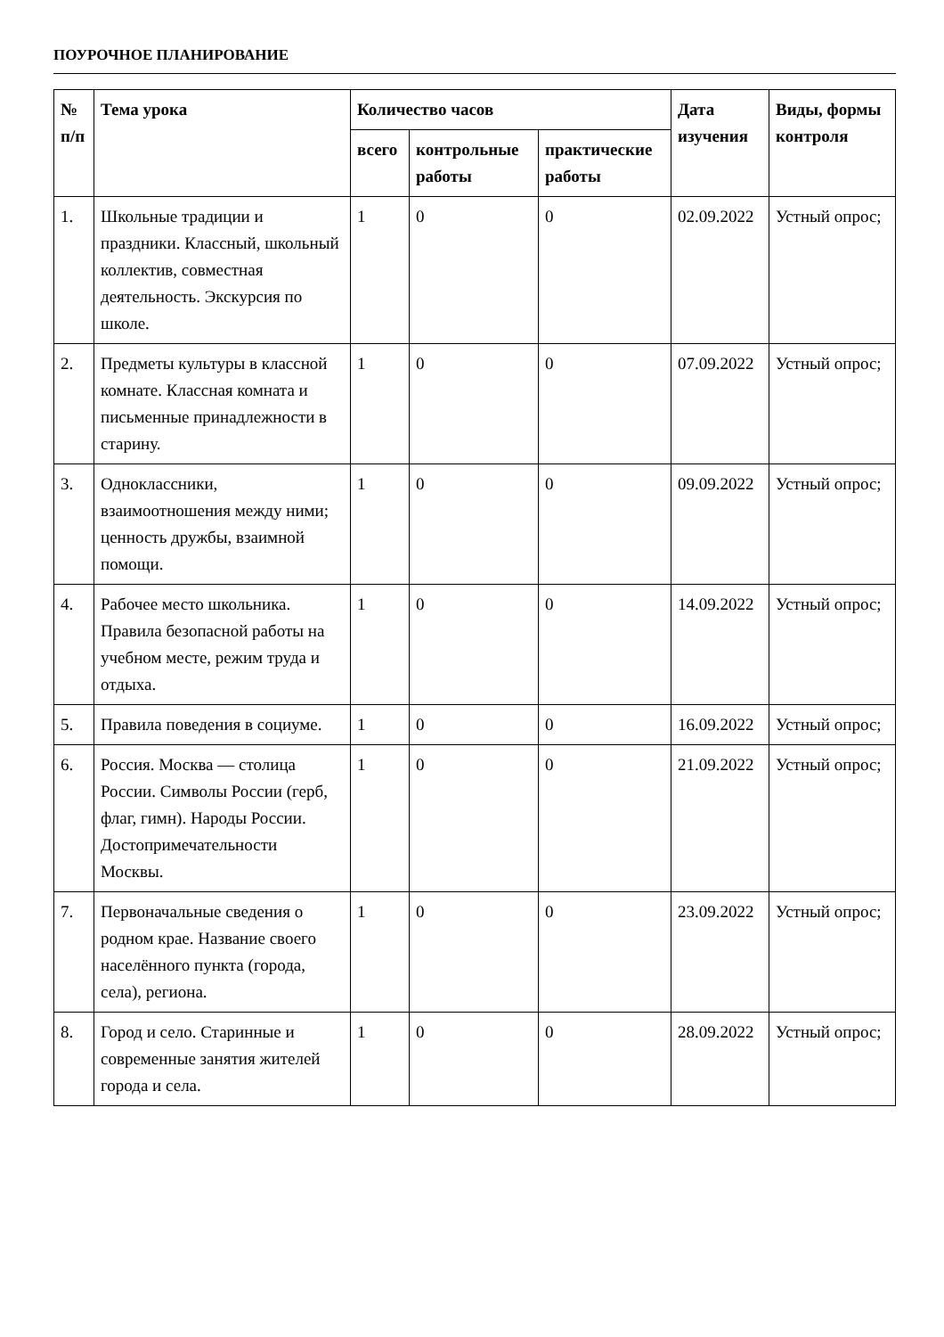ПОУРОЧНОЕ ПЛАНИРОВАНИЕ
| № п/п | Тема урока | Количество часов | | | Дата изучения | Виды, формы контроля |
| --- | --- | --- | --- | --- | --- | --- |
| | | всего | контрольные работы | практические работы | | |
| 1. | Школьные традиции и праздники. Классный, школьный коллектив, совместная деятельность. Экскурсия по школе. | 1 | 0 | 0 | 02.09.2022 | Устный опрос; |
| 2. | Предметы культуры в классной комнате. Классная комната и письменные принадлежности в старину. | 1 | 0 | 0 | 07.09.2022 | Устный опрос; |
| 3. | Одноклассники, взаимоотношения между ними; ценность дружбы, взаимной помощи. | 1 | 0 | 0 | 09.09.2022 | Устный опрос; |
| 4. | Рабочее место школьника. Правила безопасной работы на учебном месте, режим труда и отдыха. | 1 | 0 | 0 | 14.09.2022 | Устный опрос; |
| 5. | Правила поведения в социуме. | 1 | 0 | 0 | 16.09.2022 | Устный опрос; |
| 6. | Россия. Москва — столица России. Символы России (герб, флаг, гимн). Народы России. Достопримечательности Москвы. | 1 | 0 | 0 | 21.09.2022 | Устный опрос; |
| 7. | Первоначальные сведения о родном крае. Название своего населённого пункта (города, села), региона. | 1 | 0 | 0 | 23.09.2022 | Устный опрос; |
| 8. | Город и село. Старинные и современные занятия жителей города и села. | 1 | 0 | 0 | 28.09.2022 | Устный опрос; |